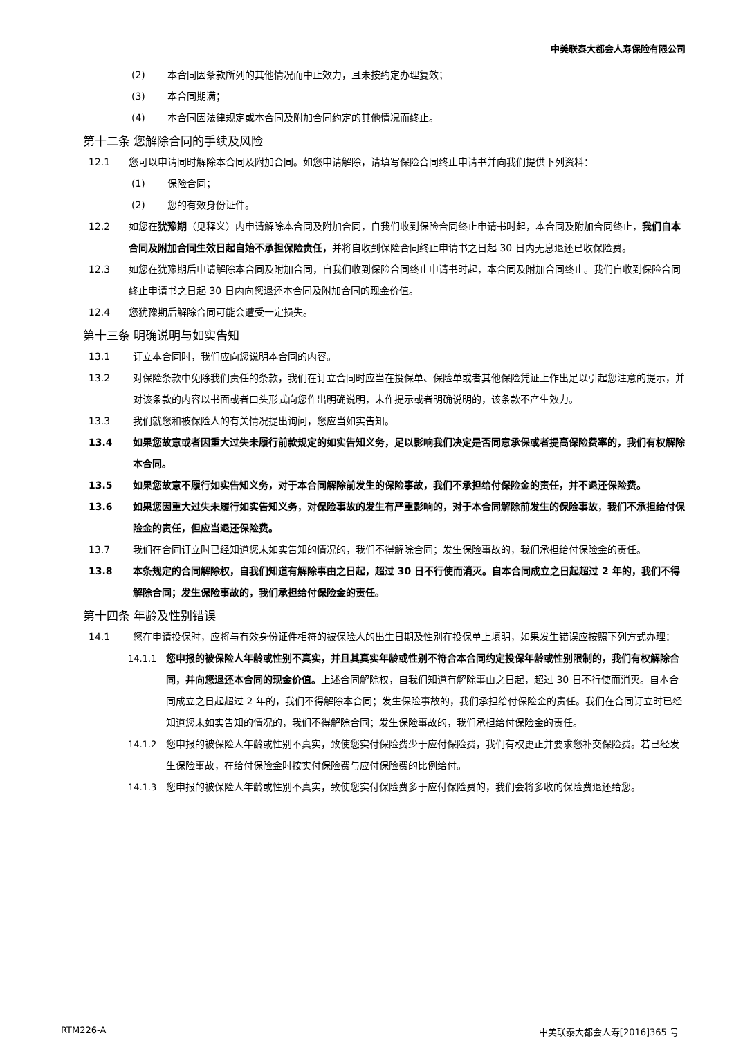中美联泰大都会人寿保险有限公司
(2) 本合同因条款所列的其他情况而中止效力，且未按约定办理复效；
(3) 本合同期满；
(4) 本合同因法律规定或本合同及附加合同约定的其他情况而终止。
第十二条 您解除合同的手续及风险
12.1 您可以申请同时解除本合同及附加合同。如您申请解除，请填写保险合同终止申请书并向我们提供下列资料：
(1) 保险合同；
(2) 您的有效身份证件。
12.2 如您在犹豫期（见释义）内申请解除本合同及附加合同，自我们收到保险合同终止申请书时起，本合同及附加合同终止，我们自本合同及附加合同生效日起自始不承担保险责任，并将自收到保险合同终止申请书之日起 30 日内无息退还已收保险费。
12.3 如您在犹豫期后申请解除本合同及附加合同，自我们收到保险合同终止申请书时起，本合同及附加合同终止。我们自收到保险合同终止申请书之日起 30 日内向您退还本合同及附加合同的现金价值。
12.4 您犹豫期后解除合同可能会遭受一定损失。
第十三条 明确说明与如实告知
13.1 订立本合同时，我们应向您说明本合同的内容。
13.2 对保险条款中免除我们责任的条款，我们在订立合同时应当在投保单、保险单或者其他保险凭证上作出足以引起您注意的提示，并对该条款的内容以书面或者口头形式向您作出明确说明，未作提示或者明确说明的，该条款不产生效力。
13.3 我们就您和被保险人的有关情况提出询问，您应当如实告知。
13.4 如果您故意或者因重大过失未履行前款规定的如实告知义务，足以影响我们决定是否同意承保或者提高保险费率的，我们有权解除本合同。
13.5 如果您故意不履行如实告知义务，对于本合同解除前发生的保险事故，我们不承担给付保险金的责任，并不退还保险费。
13.6 如果您因重大过失未履行如实告知义务，对保险事故的发生有严重影响的，对于本合同解除前发生的保险事故，我们不承担给付保险金的责任，但应当退还保险费。
13.7 我们在合同订立时已经知道您未如实告知的情况的，我们不得解除合同；发生保险事故的，我们承担给付保险金的责任。
13.8 本条规定的合同解除权，自我们知道有解除事由之日起，超过 30 日不行使而消灭。自本合同成立之日起超过 2 年的，我们不得解除合同；发生保险事故的，我们承担给付保险金的责任。
第十四条 年龄及性别错误
14.1 您在申请投保时，应将与有效身份证件相符的被保险人的出生日期及性别在投保单上填明，如果发生错误应按照下列方式办理：
14.1.1 您申报的被保险人年龄或性别不真实，并且其真实年龄或性别不符合本合同约定投保年龄或性别限制的，我们有权解除合同，并向您退还本合同的现金价值。上述合同解除权，自我们知道有解除事由之日起，超过 30 日不行使而消灭。自本合同成立之日起超过 2 年的，我们不得解除本合同；发生保险事故的，我们承担给付保险金的责任。我们在合同订立时已经知道您未如实告知的情况的，我们不得解除合同；发生保险事故的，我们承担给付保险金的责任。
14.1.2 您申报的被保险人年龄或性别不真实，致使您实付保险费少于应付保险费，我们有权更正并要求您补交保险费。若已经发生保险事故，在给付保险金时按实付保险费与应付保险费的比例给付。
14.1.3 您申报的被保险人年龄或性别不真实，致使您实付保险费多于应付保险费的，我们会将多收的保险费退还给您。
RTM226-A 中美联泰大都会人寿[2016]365 号